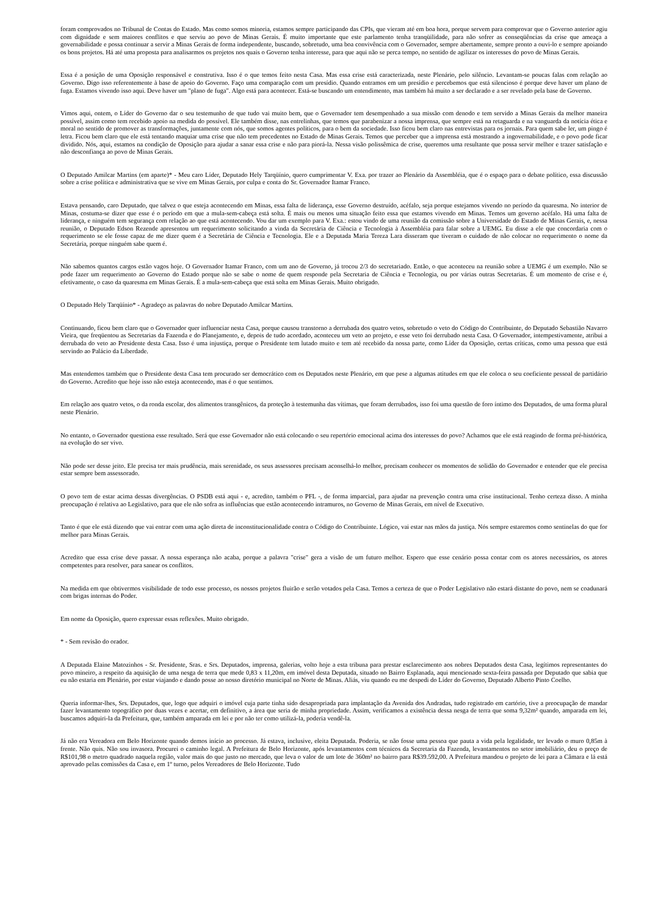foram comprovados no Tribunal de Contas do Estado. Mas como somos minoria, estamos sempre participando das CPIs, que vieram até em boa hora, porque servem para comprovar que o Governo anterior agiu com dignidade e sem maiores conflitos e que serviu ao povo de Minas Gerais. É muito importante que este parlamento tenha tranqüilidade, para não sofrer as conseqüências da crise que ameaça a governabilidade e possa continuar a servir a Minas Gerais de forma independente, buscando, sobretudo, uma boa convivência com o Governador, sempre abertamente, sempre pronto a ouvi-lo e sempre apoiando os bons projetos. Há até uma proposta para analisarmos os projetos nos quais o Governo tenha interesse, para que aqui não se perca tempo, no sentido de agilizar os interesses do povo de Minas Gerais.
Essa é a posição de uma Oposição responsável e construtiva. Isso é o que temos feito nesta Casa. Mas essa crise está caracterizada, neste Plenário, pelo silêncio. Levantam-se poucas falas com relação ao Governo. Digo isso referentemente à base de apoio do Governo. Faço uma comparação com um presídio. Quando entramos em um presídio e percebemos que está silencioso é porque deve haver um plano de fuga. Estamos vivendo isso aqui. Deve haver um "plano de fuga". Algo está para acontecer. Está-se buscando um entendimento, mas também há muito a ser declarado e a ser revelado pela base de Governo.
Vimos aqui, ontem, o Líder do Governo dar o seu testemunho de que tudo vai muito bem, que o Governador tem desempenhado a sua missão com denodo e tem servido a Minas Gerais da melhor maneira possível, assim como tem recebido apoio na medida do possível. Ele também disse, nas entrelinhas, que temos que parabenizar a nossa imprensa, que sempre está na retaguarda e na vanguarda da notícia ética e moral no sentido de promover as transformações, juntamente com nós, que somos agentes políticos, para o bem da sociedade. Isso ficou bem claro nas entrevistas para os jornais. Para quem sabe ler, um pingo é letra. Ficou bem claro que ele está tentando maquiar uma crise que não tem precedentes no Estado de Minas Gerais. Temos que perceber que a imprensa está mostrando a ingovernabilidade, e o povo pode ficar dividido. Nós, aqui, estamos na condição de Oposição para ajudar a sanar essa crise e não para piorá-la. Nessa visão polissêmica de crise, queremos uma resultante que possa servir melhor e trazer satisfação e não desconfiança ao povo de Minas Gerais.
O Deputado Amilcar Martins (em aparte)* - Meu caro Líder, Deputado Hely Tarqüínio, quero cumprimentar V. Exa. por trazer ao Plenário da Assembléia, que é o espaço para o debate político, essa discussão sobre a crise política e administrativa que se vive em Minas Gerais, por culpa e conta do Sr. Governador Itamar Franco.
Estava pensando, caro Deputado, que talvez o que esteja acontecendo em Minas, essa falta de liderança, esse Governo destruído, acéfalo, seja porque estejamos vivendo no período da quaresma. No interior de Minas, costuma-se dizer que esse é o período em que a mula-sem-cabeça está solta. É mais ou menos uma situação feito essa que estamos vivendo em Minas. Temos um governo acéfalo. Há uma falta de liderança, e ninguém tem segurança com relação ao que está acontecendo. Vou dar um exemplo para V. Exa.: estou vindo de uma reunião da comissão sobre a Universidade do Estado de Minas Gerais, e, nessa reunião, o Deputado Edson Rezende apresentou um requerimento solicitando a vinda da Secretária de Ciência e Tecnologia à Assembléia para falar sobre a UEMG. Eu disse a ele que concordaria com o requerimento se ele fosse capaz de me dizer quem é a Secretária de Ciência e Tecnologia. Ele e a Deputada Maria Tereza Lara disseram que tiveram o cuidado de não colocar no requerimento o nome da Secretária, porque ninguém sabe quem é.
Não sabemos quantos cargos estão vagos hoje. O Governador Itamar Franco, com um ano de Governo, já trocou 2/3 do secretariado. Então, o que aconteceu na reunião sobre a UEMG é um exemplo. Não se pode fazer um requerimento ao Governo do Estado porque não se sabe o nome de quem responde pela Secretaria de Ciência e Tecnologia, ou por várias outras Secretarias. É um momento de crise e é, efetivamente, o caso da quaresma em Minas Gerais. É a mula-sem-cabeça que está solta em Minas Gerais. Muito obrigado.
O Deputado Hely Tarqüínio* - Agradeço as palavras do nobre Deputado Amilcar Martins.
Continuando, ficou bem claro que o Governador quer influenciar nesta Casa, porque causou transtorno a derrubada dos quatro vetos, sobretudo o veto do Código do Contribuinte, do Deputado Sebastião Navarro Vieira, que freqüentou as Secretarias da Fazenda e do Planejamento, e, depois de tudo acordado, aconteceu um veto ao projeto, e esse veto foi derrubado nesta Casa. O Governador, intempestivamente, atribui a derrubada do veto ao Presidente desta Casa. Isso é uma injustiça, porque o Presidente tem lutado muito e tem até recebido da nossa parte, como Líder da Oposição, certas críticas, como uma pessoa que está servindo ao Palácio da Liberdade.
Mas entendemos também que o Presidente desta Casa tem procurado ser democrático com os Deputados neste Plenário, em que pese a algumas atitudes em que ele coloca o seu coeficiente pessoal de partidário do Governo. Acredito que hoje isso não esteja acontecendo, mas é o que sentimos.
Em relação aos quatro vetos, o da ronda escolar, dos alimentos transgênicos, da proteção à testemunha das vítimas, que foram derrubados, isso foi uma questão de foro íntimo dos Deputados, de uma forma plural neste Plenário.
No entanto, o Governador questiona esse resultado. Será que esse Governador não está colocando o seu repertório emocional acima dos interesses do povo? Achamos que ele está reagindo de forma pré-histórica, na evolução do ser vivo.
Não pode ser desse jeito. Ele precisa ter mais prudência, mais serenidade, os seus assessores precisam aconselhá-lo melhor, precisam conhecer os momentos de solidão do Governador e entender que ele precisa estar sempre bem assessorado.
O povo tem de estar acima dessas divergências. O PSDB está aqui - e, acredito, também o PFL -, de forma imparcial, para ajudar na prevenção contra uma crise institucional. Tenho certeza disso. A minha preocupação é relativa ao Legislativo, para que ele não sofra as influências que estão acontecendo intramuros, no Governo de Minas Gerais, em nível de Executivo.
Tanto é que ele está dizendo que vai entrar com uma ação direta de inconstitucionalidade contra o Código do Contribuinte. Lógico, vai estar nas mãos da justiça. Nós sempre estaremos como sentinelas do que for melhor para Minas Gerais.
Acredito que essa crise deve passar. A nossa esperança não acaba, porque a palavra "crise" gera a visão de um futuro melhor. Espero que esse cenário possa contar com os atores necessários, os atores competentes para resolver, para sanear os conflitos.
Na medida em que obtivermos visibilidade de todo esse processo, os nossos projetos fluirão e serão votados pela Casa. Temos a certeza de que o Poder Legislativo não estará distante do povo, nem se coadunará com brigas internas do Poder.
Em nome da Oposição, quero expressar essas reflexões. Muito obrigado.
* - Sem revisão do orador.
A Deputada Elaine Matozinhos - Sr. Presidente, Sras. e Srs. Deputados, imprensa, galerias, volto hoje a esta tribuna para prestar esclarecimento aos nobres Deputados desta Casa, legítimos representantes do povo mineiro, a respeito da aquisição de uma nesga de terra que mede 0,83 x 11,20m, em imóvel desta Deputada, situado no Bairro Esplanada, aqui mencionado sexta-feira passada por Deputado que sabia que eu não estaria em Plenário, por estar viajando e dando posse ao nosso diretório municipal no Norte de Minas. Aliás, viu quando eu me despedi do Líder do Governo, Deputado Alberto Pinto Coelho.
Queria informar-lhes, Srs. Deputados, que, logo que adquiri o imóvel cuja parte tinha sido desapropriada para implantação da Avenida dos Andradas, tudo registrado em cartório, tive a preocupação de mandar fazer levantamento topográfico por duas vezes e acertar, em definitivo, a área que seria de minha propriedade. Assim, verificamos a existência dessa nesga de terra que soma 9,32m² quando, amparada em lei, buscamos adquiri-la da Prefeitura, que, também amparada em lei e por não ter como utilizá-la, poderia vendê-la.
Já não era Vereadora em Belo Horizonte quando demos início ao processo. Já estava, inclusive, eleita Deputada. Poderia, se não fosse uma pessoa que pauta a vida pela legalidade, ter levado o muro 0,85m à frente. Não quis. Não sou invasora. Procurei o caminho legal. A Prefeitura de Belo Horizonte, após levantamentos com técnicos da Secretaria da Fazenda, levantamentos no setor imobiliário, deu o preço de R$101,98 o metro quadrado naquela região, valor mais do que justo no mercado, que leva o valor de um lote de 360m² no bairro para R$39.592,00. A Prefeitura mandou o projeto de lei para a Câmara e lá está aprovado pelas comissões da Casa e, em 1º turno, pelos Vereadores de Belo Horizonte. Tudo